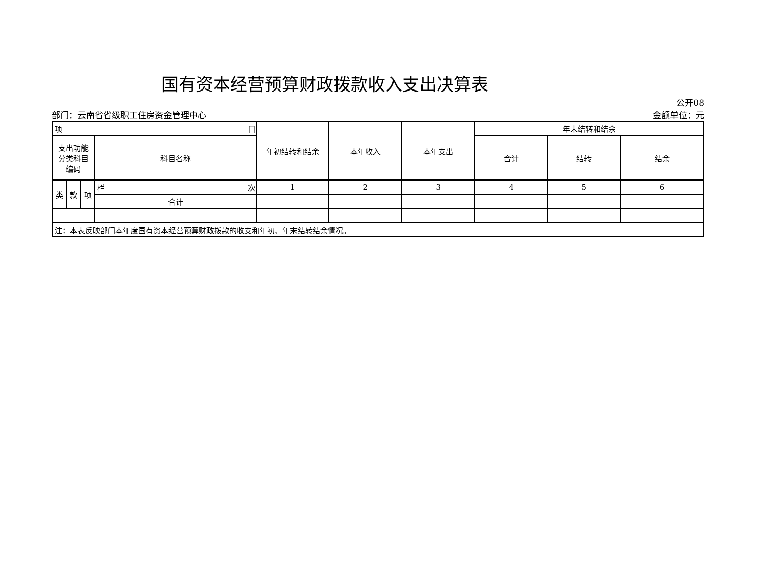国有资本经营预算财政拨款收入支出决算表
部门：云南省省级职工住房资金管理中心
公开08
金额单位：元
| 项 目 | | | | 年初结转和结余 | 本年收入 | 本年支出 | 年末结转和结余 | | |
| --- | --- | --- | --- | --- | --- | --- | --- | --- | --- |
| 支出功能 分类科目 编码 | | | 科目名称 | | | | 合计 | 结转 | 结余 |
| 类 | 款 | 项 | 栏 次 | 1 | 2 | 3 | 4 | 5 | 6 |
| | | | 合计 | | | | | | |
| 注：本表反映部门本年度国有资本经营预算财政拨款的收支和年初、年末结转结余情况。 | | | | | | | | | |